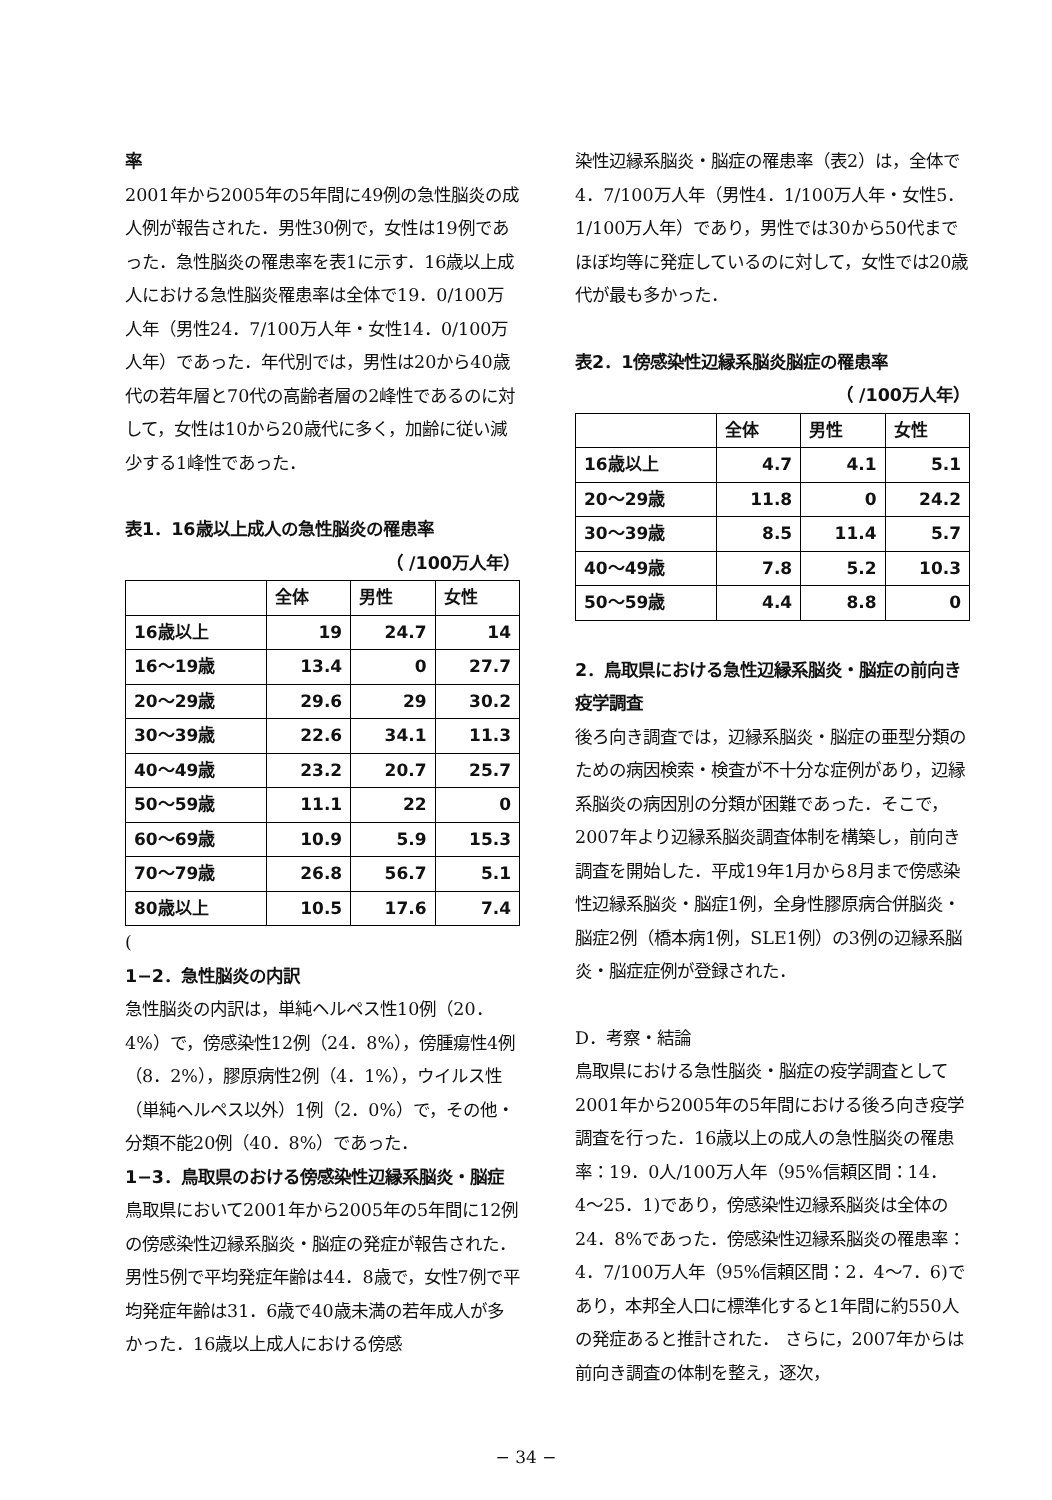率
2001年から2005年の5年間に49例の急性脳炎の成人例が報告された．男性30例で，女性は19例であった．急性脳炎の罹患率を表1に示す．16歳以上成人における急性脳炎罹患率は全体で19．0/100万人年（男性24．7/100万人年・女性14．0/100万人年）であった．年代別では，男性は20から40歳代の若年層と70代の高齢者層の2峰性であるのに対して，女性は10から20歳代に多く，加齢に従い減少する1峰性であった．
表1．16歳以上成人の急性脳炎の罹患率
（ /100万人年）
| | 全体 | 男性 | 女性 |
| --- | --- | --- | --- |
| 16歳以上 | 19 | 24.7 | 14 |
| 16〜19歳 | 13.4 | 0 | 27.7 |
| 20〜29歳 | 29.6 | 29 | 30.2 |
| 30〜39歳 | 22.6 | 34.1 | 11.3 |
| 40〜49歳 | 23.2 | 20.7 | 25.7 |
| 50〜59歳 | 11.1 | 22 | 0 |
| 60〜69歳 | 10.9 | 5.9 | 15.3 |
| 70〜79歳 | 26.8 | 56.7 | 5.1 |
| 80歳以上 | 10.5 | 17.6 | 7.4 |
(
1−2．急性脳炎の内訳
急性脳炎の内訳は，単純ヘルペス性10例（20．4%）で，傍感染性12例（24．8%），傍腫瘍性4例（8．2%），膠原病性2例（4．1%），ウイルス性（単純ヘルペス以外）1例（2．0%）で，その他・分類不能20例（40．8%）であった．
1−3．鳥取県のおける傍感染性辺縁系脳炎・脳症
鳥取県において2001年から2005年の5年間に12例の傍感染性辺縁系脳炎・脳症の発症が報告された．男性5例で平均発症年齢は44．8歳で，女性7例で平均発症年齢は31．6歳で40歳未満の若年成人が多かった．16歳以上成人における傍感
染性辺縁系脳炎・脳症の罹患率（表2）は，全体で4．7/100万人年（男性4．1/100万人年・女性5．1/100万人年）であり，男性では30から50代までほぼ均等に発症しているのに対して，女性では20歳代が最も多かった．
表2．1傍感染性辺縁系脳炎脳症の罹患率
（ /100万人年）
| | 全体 | 男性 | 女性 |
| --- | --- | --- | --- |
| 16歳以上 | 4.7 | 4.1 | 5.1 |
| 20〜29歳 | 11.8 | 0 | 24.2 |
| 30〜39歳 | 8.5 | 11.4 | 5.7 |
| 40〜49歳 | 7.8 | 5.2 | 10.3 |
| 50〜59歳 | 4.4 | 8.8 | 0 |
2．鳥取県における急性辺縁系脳炎・脳症の前向き疫学調査
後ろ向き調査では，辺縁系脳炎・脳症の亜型分類のための病因検索・検査が不十分な症例があり，辺縁系脳炎の病因別の分類が困難であった．そこで，2007年より辺縁系脳炎調査体制を構築し，前向き調査を開始した．平成19年1月から8月まで傍感染性辺縁系脳炎・脳症1例，全身性膠原病合併脳炎・脳症2例（橋本病1例，SLE1例）の3例の辺縁系脳炎・脳症症例が登録された．
D．考察・結論
鳥取県における急性脳炎・脳症の疫学調査として2001年から2005年の5年間における後ろ向き疫学調査を行った．16歳以上の成人の急性脳炎の罹患率：19．0人/100万人年（95%信頼区間：14．4〜25．1)であり，傍感染性辺縁系脳炎は全体の24．8%であった．傍感染性辺縁系脳炎の罹患率：4．7/100万人年（95%信頼区間：2．4〜7．6)であり，本邦全人口に標準化すると1年間に約550人の発症あると推計された． さらに，2007年からは前向き調査の体制を整え，逐次，
− 34 −